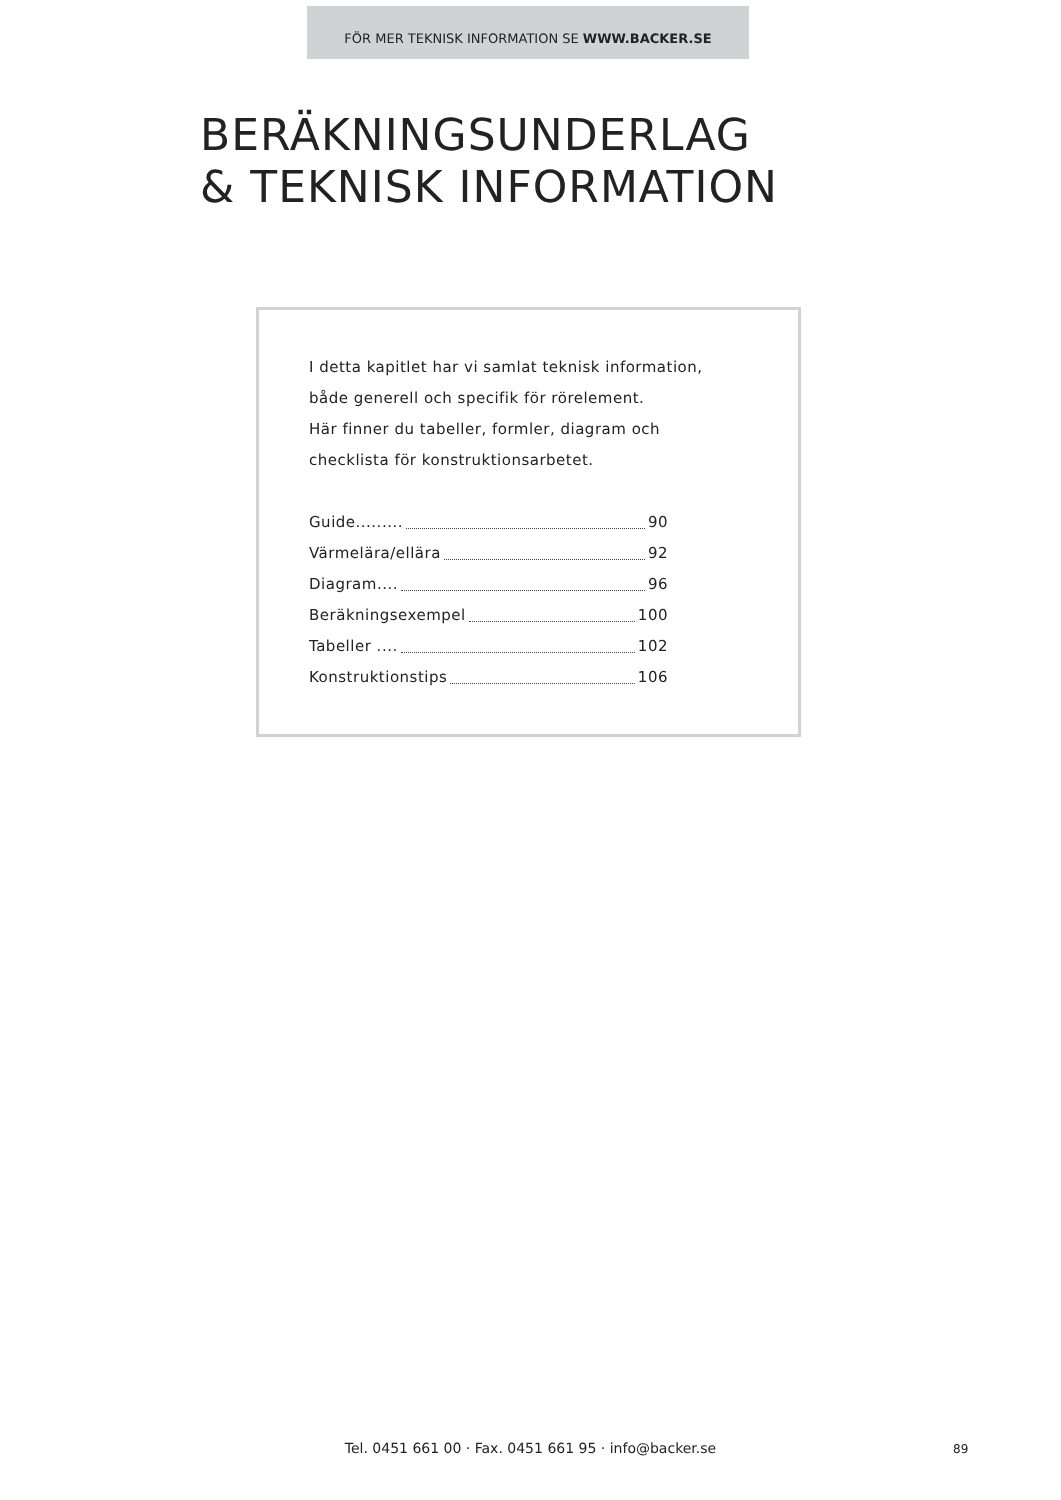FÖR MER TEKNISK INFORMATION SE WWW.BACKER.SE
BERÄKNINGSUNDERLAG
& TEKNISK INFORMATION
I detta kapitlet har vi samlat teknisk information,
både generell och specifik för rörelement.
Här finner du tabeller, formler, diagram och
checklista för konstruktionsarbetet.
Guide......... 90
Värmelära/ellära 92
Diagram.... 96
Beräkningsexempel 100
Tabeller .... 102
Konstruktionstips 106
Tel. 0451 661 00 · Fax. 0451 661 95 · info@backer.se 89